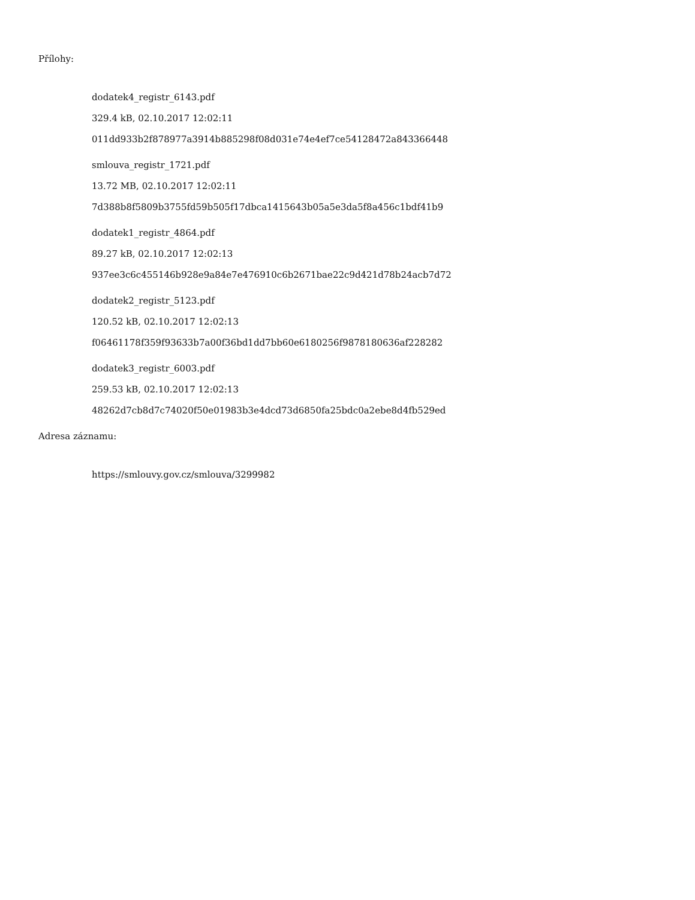Přílohy:
dodatek4_registr_6143.pdf
329.4 kB, 02.10.2017 12:02:11
011dd933b2f878977a3914b885298f08d031e74e4ef7ce54128472a843366448
smlouva_registr_1721.pdf
13.72 MB, 02.10.2017 12:02:11
7d388b8f5809b3755fd59b505f17dbca1415643b05a5e3da5f8a456c1bdf41b9
dodatek1_registr_4864.pdf
89.27 kB, 02.10.2017 12:02:13
937ee3c6c455146b928e9a84e7e476910c6b2671bae22c9d421d78b24acb7d72
dodatek2_registr_5123.pdf
120.52 kB, 02.10.2017 12:02:13
f06461178f359f93633b7a00f36bd1dd7bb60e6180256f9878180636af228282
dodatek3_registr_6003.pdf
259.53 kB, 02.10.2017 12:02:13
48262d7cb8d7c74020f50e01983b3e4dcd73d6850fa25bdc0a2ebe8d4fb529ed
Adresa záznamu:
https://smlouvy.gov.cz/smlouva/3299982